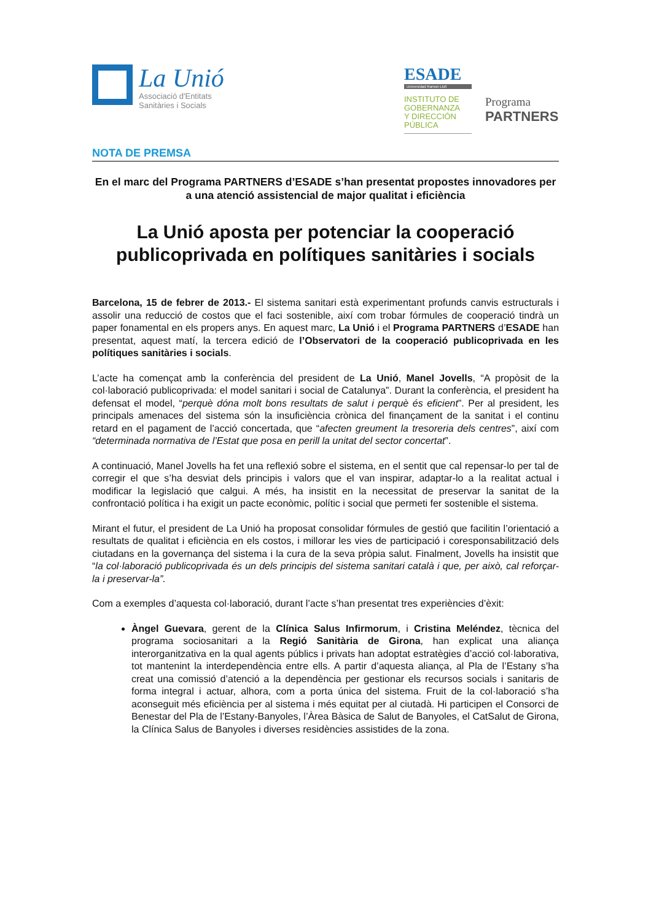La Unió
Associació d'Entitats
Sanitàries i Socials
ESADE
Universidad Ramon Llull
INSTITUTO DE
GOBERNANZA
Y DIRECCIÓN
PÚBLICA
Programa
PARTNERS
NOTA DE PREMSA
En el marc del Programa PARTNERS d’ESADE s’han presentat propostes innovadores per a una atenció assistencial de major qualitat i eficiència
La Unió aposta per potenciar la cooperació publicoprivada en polítiques sanitàries i socials
Barcelona, 15 de febrer de 2013.- El sistema sanitari està experimentant profunds canvis estructurals i assolir una reducció de costos que el faci sostenible, així com trobar fórmules de cooperació tindrà un paper fonamental en els propers anys. En aquest marc, La Unió i el Programa PARTNERS d’ESADE han presentat, aquest matí, la tercera edició de l’Observatori de la cooperació publicoprivada en les polítiques sanitàries i socials.
L’acte ha començat amb la conferència del president de La Unió, Manel Jovells, “A propòsit de la col·laboració publicoprivada: el model sanitari i social de Catalunya”. Durant la conferència, el president ha defensat el model, “perquè dóna molt bons resultats de salut i perquè és eficient”. Per al president, les principals amenaces del sistema són la insuficiència crònica del finançament de la sanitat i el continu retard en el pagament de l’acció concertada, que “afecten greument la tresoreria dels centres”, així com “determinada normativa de l’Estat que posa en perill la unitat del sector concertat”.
A continuació, Manel Jovells ha fet una reflexió sobre el sistema, en el sentit que cal repensar-lo per tal de corregir el que s’ha desviat dels principis i valors que el van inspirar, adaptar-lo a la realitat actual i modificar la legislació que calgui. A més, ha insistit en la necessitat de preservar la sanitat de la confrontació política i ha exigit un pacte econòmic, polític i social que permeti fer sostenible el sistema.
Mirant el futur, el president de La Unió ha proposat consolidar fórmules de gestió que facilitin l’orientació a resultats de qualitat i eficiència en els costos, i millorar les vies de participació i coresponsabilització dels ciutadans en la governança del sistema i la cura de la seva pròpia salut. Finalment, Jovells ha insistit que “la col·laboració publicoprivada és un dels principis del sistema sanitari català i que, per això, cal reforçar-la i preservar-la”.
Com a exemples d’aquesta col·laboració, durant l’acte s’han presentat tres experiències d’èxit:
Àngel Guevara, gerent de la Clínica Salus Infirmorum, i Cristina Meléndez, tècnica del programa sociosanitari a la Regió Sanitària de Girona, han explicat una aliança interorganitzativa en la qual agents públics i privats han adoptat estratègies d’acció col·laborativa, tot mantenint la interdependència entre ells. A partir d’aquesta aliança, al Pla de l’Estany s’ha creat una comissió d’atenció a la dependència per gestionar els recursos socials i sanitaris de forma integral i actuar, alhora, com a porta única del sistema. Fruit de la col·laboració s’ha aconseguit més eficiència per al sistema i més equitat per al ciutadà. Hi participen el Consorci de Benestar del Pla de l’Estany-Banyoles, l’Àrea Bàsica de Salut de Banyoles, el CatSalut de Girona, la Clínica Salus de Banyoles i diverses residències assistides de la zona.